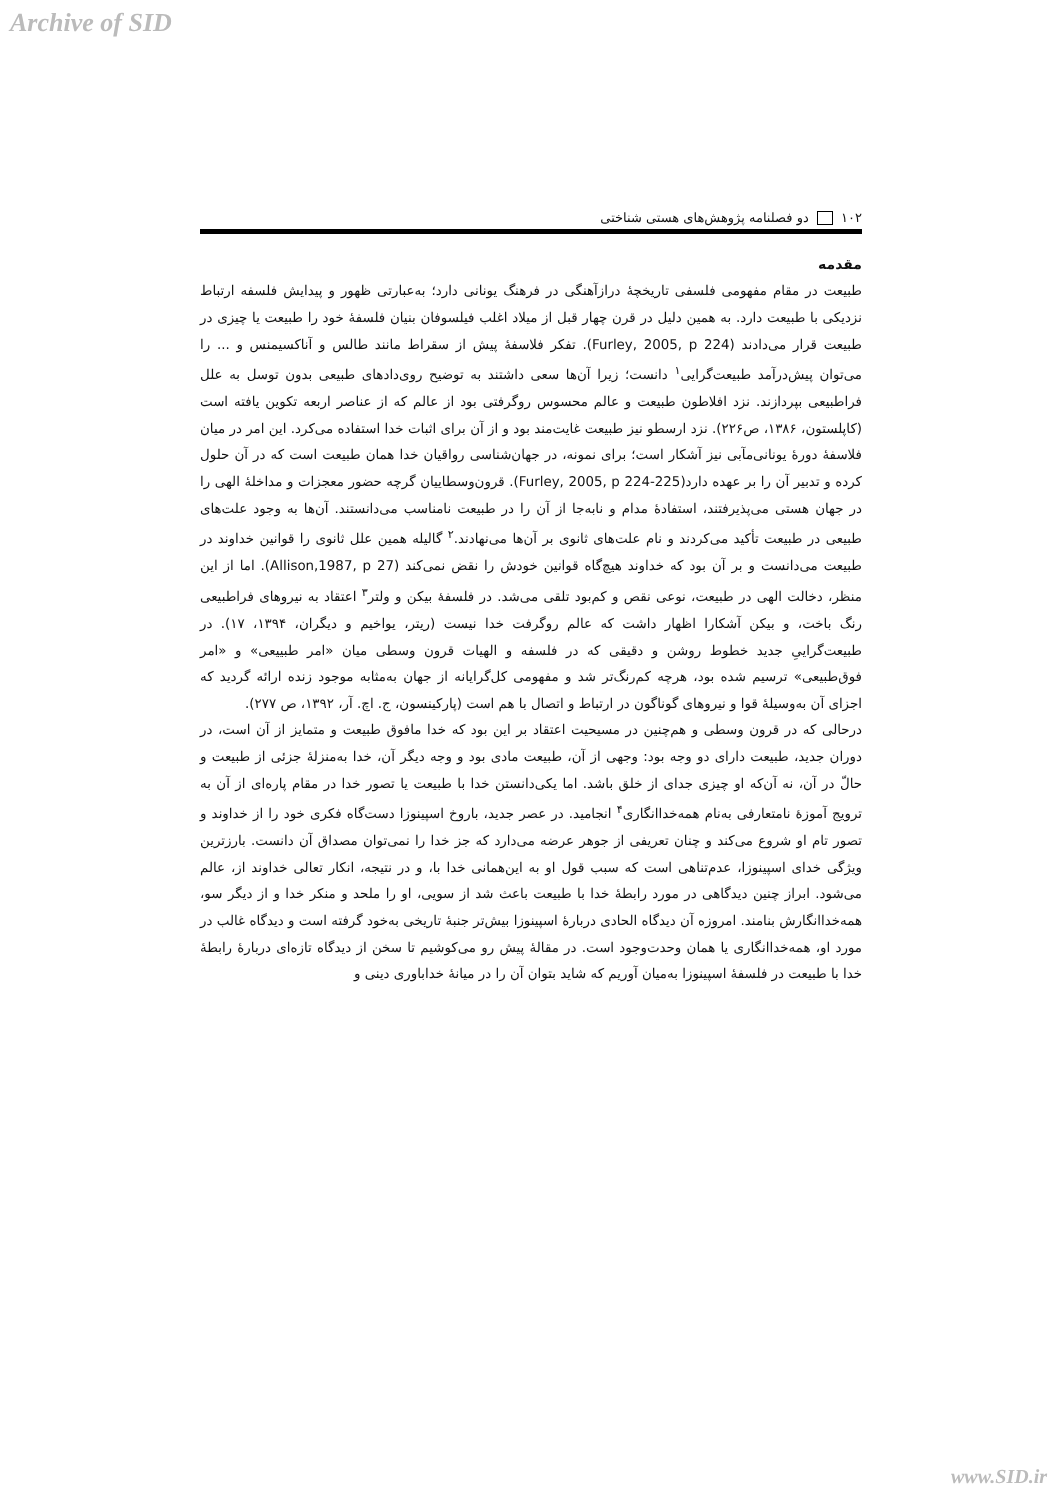Archive of SID
۱۰۲ دو فصلنامه پژوهش‌های هستی شناختی
مقدمه
طبیعت در مقام مفهومی فلسفی تاریخچۀ درازآهنگی در فرهنگ یونانی دارد؛ به‌عبارتی ظهور و پیدایش فلسفه ارتباط نزدیکی با طبیعت دارد. به همین دلیل در قرن چهار قبل از میلاد اغلب فیلسوفان بنیان فلسفۀ خود را طبیعت یا چیزی در طبیعت قرار می‌دادند (Furley, 2005, p 224). تفکر فلاسفۀ پیش از سقراط مانند طالس و آناکسیمنس و ... را می‌توان پیش‌درآمد طبیعت‌گرایی<sup>۱</sup> دانست؛ زیرا آن‌ها سعی داشتند به توضیح روی‌دادهای طبیعی بدون توسل به علل فراطبیعی بپردازند. نزد افلاطون طبیعت و عالم محسوس روگرفتی بود از عالم که از عناصر اربعه تکوین یافته است (کاپلستون، ۱۳۸۶، ص۲۲۶). نزد ارسطو نیز طبیعت غایت‌مند بود و از آن برای اثبات خدا استفاده می‌کرد. این امر در میان فلاسفۀ دورۀ یونانی‌مآبی نیز آشکار است؛ برای نمونه، در جهان‌شناسی رواقیان خدا همان طبیعت است که در آن حلول کرده و تدبیر آن را بر عهده دارد(Furley, 2005, p 224-225). قرون‌وسطاییان گرچه حضور معجزات و مداخلۀ الهی را در جهان هستی می‌پذیرفتند، استفادۀ مدام و نابه‌جا از آن را در طبیعت نامناسب می‌دانستند. آن‌ها به وجود علت‌های طبیعی در طبیعت تأکید می‌کردند و نام علت‌های ثانوی بر آن‌ها می‌نهادند.<sup>۲</sup> گالیله همین علل ثانوی را قوانین خداوند در طبیعت می‌دانست و بر آن بود که خداوند هیچ‌گاه قوانین خودش را نقض نمی‌کند (Allison,1987, p 27). اما از این منظر، دخالت الهی در طبیعت، نوعی نقص و کم‌بود تلقی می‌شد. در فلسفۀ بیکن و ولتر<sup>۳</sup> اعتقاد به نیروهای فراطبیعی رنگ باخت، و بیکن آشکارا اظهار داشت که عالم روگرفت خدا نیست (ریتر، یواخیم و دیگران، ۱۳۹۴، ۱۷). در طبیعت‌گراییِ جدید خطوط روشن و دقیقی که در فلسفه و الهیات قرون وسطی میان «امر طبییعی» و «امر فوق‌طبیعی» ترسیم شده بود، هرچه کم‌رنگ‌تر شد و مفهومی کل‌گرایانه از جهان به‌مثابه موجود زنده ارائه گردید که اجزای آن به‌وسیلۀ قوا و نیروهای گوناگون در ارتباط و اتصال با هم است (پارکینسون، ج. اچ. آر، ۱۳۹۲، ص ۲۷۷).
درحالی که در قرون وسطی و هم‌چنین در مسیحیت اعتقاد بر این بود که خدا مافوق طبیعت و متمایز از آن است، در دوران جدید، طبیعت دارای دو وجه بود: وجهی از آن، طبیعت مادی بود و وجه دیگر آن، خدا به‌منزلۀ جزئی از طبیعت و حالّ در آن، نه آن‌که او چیزی جدای از خلق باشد. اما یکی‌دانستن خدا با طبیعت یا تصور خدا در مقام پاره‌ای از آن به ترویج آموزۀ نامتعارفی به‌نام همه‌خداانگاری<sup>۴</sup> انجامید. در عصر جدید، باروخ اسپینوزا دست‌گاه فکری خود را از خداوند و تصور تام او شروع می‌کند و چنان تعریفی از جوهر عرضه می‌دارد که جز خدا را نمی‌توان مصداق آن دانست. بارزترین ویژگی خدای اسپینوزا، عدم‌تناهی است که سبب قول او به این‌همانی خدا با، و در نتیجه، انکار تعالی خداوند از، عالم می‌شود. ابراز چنین دیدگاهی در مورد رابطۀ خدا با طبیعت باعث شد از سویی، او را ملحد و منکر خدا و از دیگر سو، همه‌خداانگارش بنامند. امروزه آن دیدگاه الحادی دربارۀ اسپینوزا بیش‌تر جنبۀ تاریخی به‌خود گرفته است و دیدگاه غالب در مورد او، همه‌خداانگاری یا همان وحدت‌وجود است. در مقالۀ پیش رو می‌کوشیم تا سخن از دیدگاه تازه‌ای دربارۀ رابطۀ خدا با طبیعت در فلسفۀ اسپینوزا به‌میان آوریم که شاید بتوان آن را در میانۀ خداباوری دینی و
www.SID.ir